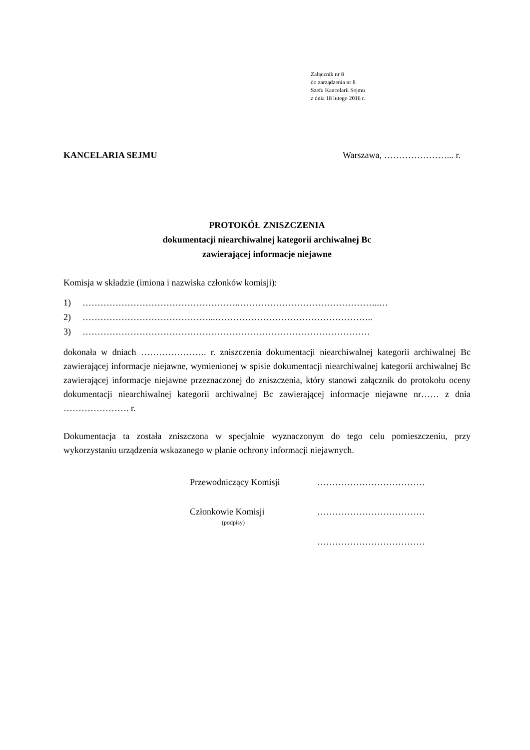Załącznik nr 8
do zarządzenia nr 8
Szefa Kancelarii Sejmu
z dnia 18 lutego 2016 r.
KANCELARIA SEJMU Warszawa, …………………... r.
PROTOKÓŁ ZNISZCZENIA
dokumentacji niearchiwalnej kategorii archiwalnej Bc
zawierającej informacje niejawne
Komisja w składzie (imiona i nazwiska członków komisji):
1) ……………………………………………..………………………………………..…
2) ……………………………………...……………………………………………..
3) ……………………………………………………………………………………
dokonała w dniach …………………. r. zniszczenia dokumentacji niearchiwalnej kategorii archiwalnej Bc zawierającej informacje niejawne, wymienionej w spisie dokumentacji niearchiwalnej kategorii archiwalnej Bc zawierającej informacje niejawne przeznaczonej do zniszczenia, który stanowi załącznik do protokołu oceny dokumentacji niearchiwalnej kategorii archiwalnej Bc zawierającej informacje niejawne nr…… z dnia …………………. r.
Dokumentacja ta została zniszczona w specjalnie wyznaczonym do tego celu pomieszczeniu, przy wykorzystaniu urządzenia wskazanego w planie ochrony informacji niejawnych.
Przewodniczący Komisji ………………………………
Członkowie Komisji ………………………………
(podpisy)
………………………………